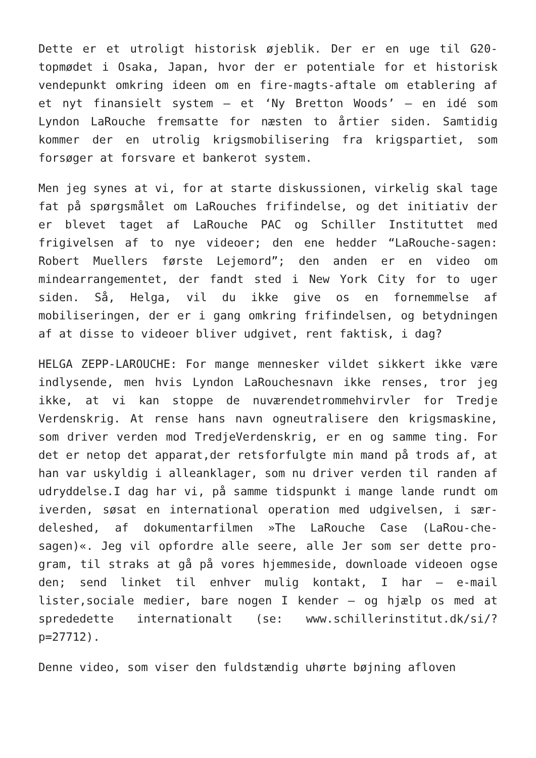Dette er et utroligt historisk øjeblik. Der er en uge til G20-topmødet i Osaka, Japan, hvor der er potentiale for et historisk vendepunkt omkring ideen om en fire-magts-aftale om etablering af et nyt finansielt system – et ‘Ny Bretton Woods’ – en idé som Lyndon LaRouche fremsatte for næsten to årtier siden. Samtidig kommer der en utrolig krigsmobilisering fra krigspartiet, som forsøger at forsvare et bankerot system.
Men jeg synes at vi, for at starte diskussionen, virkelig skal tage fat på spørgsmålet om LaRouches frifindelse, og det initiativ der er blevet taget af LaRouche PAC og Schiller Instituttet med frigivelsen af to nye videoer; den ene hedder “LaRouche-sagen: Robert Muellers første Lejemord”; den anden er en video om mindearrangementet, der fandt sted i New York City for to uger siden. Så, Helga, vil du ikke give os en fornemmelse af mobiliseringen, der er i gang omkring frifindelsen, og betydningen af at disse to videoer bliver udgivet, rent faktisk, i dag?
HELGA ZEPP-LAROUCHE: For mange mennesker vildet sikkert ikke være indlysende, men hvis Lyndon LaRouchesnavn ikke renses, tror jeg ikke, at vi kan stoppe de nuværendetrommehvirvler for Tredje Verdenskrig. At rense hans navn ogneutralisere den krigsmaskine, som driver verden mod TredjeVerdenskrig, er en og samme ting. For det er netop det apparat,der retsforfulgte min mand på trods af, at han var uskyldig i alleanklager, som nu driver verden til randen af udryddelse.I dag har vi, på samme tidspunkt i mange lande rundt om iverden, søsat en international operation med udgivelsen, i sær-deleshed, af dokumentarfilmen »The LaRouche Case (LaRou-che-sagen)«. Jeg vil opfordre alle seere, alle Jer som ser dette pro-gram, til straks at gå på vores hjemmeside, downloade videoen ogse den; send linket til enhver mulig kontakt, I har – e-mail lister,sociale medier, bare nogen I kender – og hjælp os med at sprededette internationalt (se: www.schillerinstitut.dk/si/?p=27712).
Denne video, som viser den fuldstændig uhørte bøjning afloven